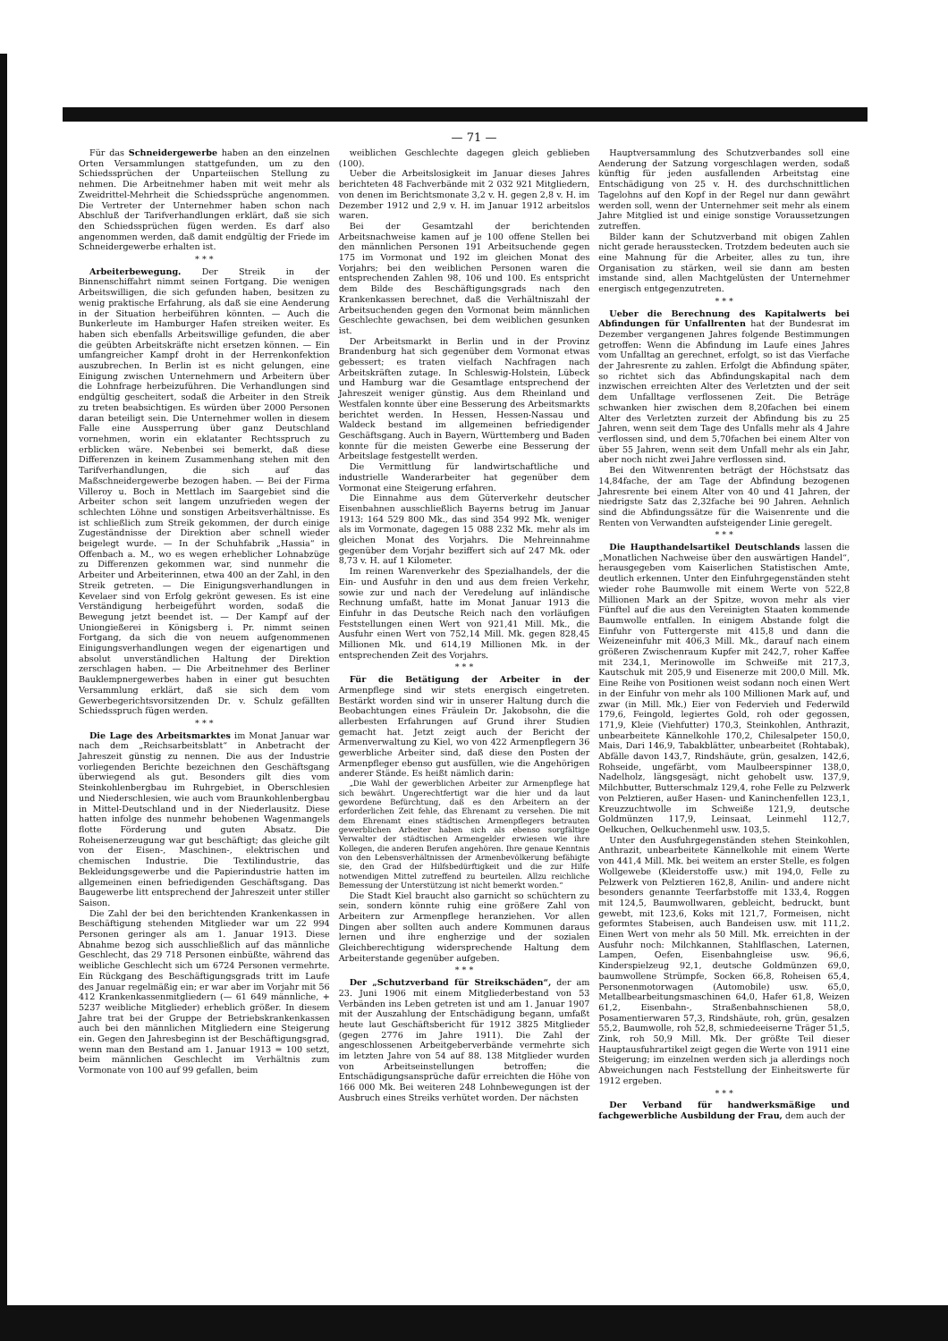— 71 —
Für das Schneidergewerbe haben an den einzelnen Orten Versammlungen stattgefunden, um zu den Schiedssprüchen der Unparteiischen Stellung zu nehmen. Die Arbeitnehmer haben mit weit mehr als Zweidrittel-Mehrheit die Schiedssprüche angenommen. Die Vertreter der Unternehmer haben schon nach Abschluß der Tarifverhandlungen erklärt, daß sie sich den Schiedssprüchen fügen werden. Es darf also angenommen werden, daß damit endgültig der Friede im Schneidergewerbe erhalten ist.
* * *
Arbeiterbewegung. Der Streik in der Binnenschiffahrt nimmt seinen Fortgang. Die wenigen Arbeitswilligen, die sich gefunden haben, besitzen zu wenig praktische Erfahrung, als daß sie eine Aenderung in der Situation herbeiführen könnten. — Auch die Bunkerleute im Hamburger Hafen streiken weiter. Es haben sich ebenfalls Arbeitswillige gefunden, die aber die geübten Arbeitskräfte nicht ersetzen können. — Ein umfangreicher Kampf droht in der Herrenkonfektion auszubrechen. In Berlin ist es nicht gelungen, eine Einigung zwischen Unternehmern und Arbeitern über die Lohnfrage herbeizuführen. Die Verhandlungen sind endgültig gescheitert, sodaß die Arbeiter in den Streik zu treten beabsichtigen. Es würden über 2000 Personen daran beteiligt sein. Die Unternehmer wollen in diesem Falle eine Aussperrung über ganz Deutschland vornehmen, worin ein eklatanter Rechtsspruch zu erblicken wäre. Nebenbei sei bemerkt, daß diese Differenzen in keinem Zusammenhang stehen mit den Tarifverhandlungen, die sich auf das Maßschneidergewerbe bezogen haben. — Bei der Firma Villeroy u. Boch in Mettlach im Saargebiet sind die Arbeiter schon seit langem unzufrieden wegen der schlechten Löhne und sonstigen Arbeitsverhältnisse. Es ist schließlich zum Streik gekommen, der durch einige Zugeständnisse der Direktion aber schnell wieder beigelegt wurde. — In der Schuhfabrik „Hassia“ in Offenbach a. M., wo es wegen erheblicher Lohnabzüge zu Differenzen gekommen war, sind nunmehr die Arbeiter und Arbeiterinnen, etwa 400 an der Zahl, in den Streik getreten. — Die Einigungsverhandlungen in Kevelaer sind von Erfolg gekrönt gewesen. Es ist eine Verständigung herbeigeführt worden, sodaß die Bewegung jetzt beendet ist. — Der Kampf auf der Uniongießerei in Königsberg i. Pr. nimmt seinen Fortgang, da sich die von neuem aufgenommenen Einigungsverhandlungen wegen der eigenartigen und absolut unverständlichen Haltung der Direktion zerschlagen haben. — Die Arbeitnehmer des Berliner Bauklempnergewerbes haben in einer gut besuchten Versammlung erklärt, daß sie sich dem vom Gewerbegerichtsvorsitzenden Dr. v. Schulz gefällten Schiedsspruch fügen werden.
* * *
Die Lage des Arbeitsmarktes im Monat Januar war nach dem „Reichsarbeitsblatt“ in Anbetracht der Jahreszeit günstig zu nennen. Die aus der Industrie vorliegenden Berichte bezeichnen den Geschäftsgang überwiegend als gut. Besonders gilt dies vom Steinkohlenbergbau im Ruhrgebiet, in Oberschlesien und Niederschlesien, wie auch vom Braunkohlenbergbau in Mittel-Deutschland und in der Niederlausitz. Diese hatten infolge des nunmehr behobenen Wagenmangels flotte Förderung und guten Absatz. Die Roheisenerzeugung war gut beschäftigt; das gleiche gilt von der Eisen-, Maschinen-, elektrischen und chemischen Industrie. Die Textilindustrie, das Bekleidungsgewerbe und die Papierindustrie hatten im allgemeinen einen befriedigenden Geschäftsgang. Das Baugewerbe litt entsprechend der Jahreszeit unter stiller Saison.
Die Zahl der bei den berichtenden Krankenkassen in Beschäftigung stehenden Mitglieder war um 22 994 Personen geringer als am 1. Januar 1913. Diese Abnahme bezog sich ausschließlich auf das männliche Geschlecht, das 29 718 Personen einbüßte, während das weibliche Geschlecht sich um 6724 Personen vermehrte. Ein Rückgang des Beschäftigungsgrads tritt im Laufe des Januar regelmäßig ein; er war aber im Vorjahr mit 56 412 Krankenkassenmitgliedern (— 61 649 männliche, + 5237 weibliche Mitglieder) erheblich größer. In diesem Jahre trat bei der Gruppe der Betriebskrankenkassen auch bei den männlichen Mitgliedern eine Steigerung ein. Gegen den Jahresbeginn ist der Beschäftigungsgrad, wenn man den Bestand am 1. Januar 1913 = 100 setzt, beim männlichen Geschlecht im Verhältnis zum Vormonate von 100 auf 99 gefallen, beim
weiblichen Geschlechte dagegen gleich geblieben (100).
Ueber die Arbeitslosigkeit im Januar dieses Jahres berichteten 48 Fachverbände mit 2 032 921 Mitgliedern, von denen im Berichtsmonate 3,2 v. H. gegen 2,8 v. H. im Dezember 1912 und 2,9 v. H. im Januar 1912 arbeitslos waren.
Bei der Gesamtzahl der berichtenden Arbeitsnachweise kamen auf je 100 offene Stellen bei den männlichen Personen 191 Arbeitsuchende gegen 175 im Vormonat und 192 im gleichen Monat des Vorjahrs; bei den weiblichen Personen waren die entsprechenden Zahlen 98, 106 und 100. Es entspricht dem Bilde des Beschäftigungsgrads nach den Krankenkassen berechnet, daß die Verhältniszahl der Arbeitsuchenden gegen den Vormonat beim männlichen Geschlechte gewachsen, bei dem weiblichen gesunken ist.
Der Arbeitsmarkt in Berlin und in der Provinz Brandenburg hat sich gegenüber dem Vormonat etwas gebessert; es traten vielfach Nachfragen nach Arbeitskräften zutage. In Schleswig-Holstein, Lübeck und Hamburg war die Gesamtlage entsprechend der Jahreszeit weniger günstig. Aus dem Rheinland und Westfalen konnte über eine Besserung des Arbeitsmarkts berichtet werden. In Hessen, Hessen-Nassau und Waldeck bestand im allgemeinen befriedigender Geschäftsgang. Auch in Bayern, Württemberg und Baden konnte für die meisten Gewerbe eine Besserung der Arbeitslage festgestellt werden.
Die Vermittlung für landwirtschaftliche und industrielle Wanderarbeiter hat gegenüber dem Vormonat eine Steigerung erfahren.
Die Einnahme aus dem Güterverkehr deutscher Eisenbahnen ausschließlich Bayerns betrug im Januar 1913: 164 529 800 Mk., das sind 354 992 Mk. weniger als im Vormonate, dagegen 15 088 232 Mk. mehr als im gleichen Monat des Vorjahrs. Die Mehreinnahme gegenüber dem Vorjahr beziffert sich auf 247 Mk. oder 8,73 v. H. auf 1 Kilometer.
Im reinen Warenverkehr des Spezialhandels, der die Ein- und Ausfuhr in den und aus dem freien Verkehr, sowie zur und nach der Veredelung auf inländische Rechnung umfaßt, hatte im Monat Januar 1913 die Einfuhr in das Deutsche Reich nach den vorläufigen Feststellungen einen Wert von 921,41 Mill. Mk., die Ausfuhr einen Wert von 752,14 Mill. Mk. gegen 828,45 Millionen Mk. und 614,19 Millionen Mk. in der entsprechenden Zeit des Vorjahrs.
* * *
Für die Betätigung der Arbeiter in der Armenpflege sind wir stets energisch eingetreten. Bestärkt worden sind wir in unserer Haltung durch die Beobachtungen eines Fräulein Dr. Jakobsohn, die die allerbesten Erfahrungen auf Grund ihrer Studien gemacht hat. Jetzt zeigt auch der Bericht der Armenverwaltung zu Kiel, wo von 422 Armenpflegern 36 gewerbliche Arbeiter sind, daß diese den Posten der Armenpfleger ebenso gut ausfüllen, wie die Angehörigen anderer Stände. Es heißt nämlich darin:
„Die Wahl der gewerblichen Arbeiter zur Armenpflege hat sich bewährt. Ungerechtfertigt war die hier und da laut gewordene Befürchtung, daß es den Arbeitern an der erforderlichen Zeit fehle, das Ehrenamt zu versehen. Die mit dem Ehrenamt eines städtischen Armenpflegers betrauten gewerblichen Arbeiter haben sich als ebenso sorgfältige Verwalter der städtischen Armengelder erwiesen wie ihre Kollegen, die anderen Berufen angehören. Ihre genaue Kenntnis von den Lebensverhältnissen der Armenbevölkerung befähigte sie, den Grad der Hilfsbedürftigkeit und die zur Hilfe notwendigen Mittel zutreffend zu beurteilen. Allzu reichliche Bemessung der Unterstützung ist nicht bemerkt worden.“
Die Stadt Kiel braucht also garnicht so schüchtern zu sein, sondern könnte ruhig eine größere Zahl von Arbeitern zur Armenpflege heranziehen. Vor allen Dingen aber sollten auch andere Kommunen daraus lernen und ihre engherzige und der sozialen Gleichberechtigung widersprechende Haltung dem Arbeiterstande gegenüber aufgeben.
* * *
Der „Schutzverband für Streikschäden“, der am 23. Juni 1906 mit einem Mitgliederbestand von 53 Verbänden ins Leben getreten ist und am 1. Januar 1907 mit der Auszahlung der Entschädigung begann, umfaßt heute laut Geschäftsbericht für 1912 3825 Mitglieder (gegen 2776 im Jahre 1911). Die Zahl der angeschlossenen Arbeitgeberverbände vermehrte sich im letzten Jahre von 54 auf 88. 138 Mitglieder wurden von Arbeitseinstellungen betroffen; die Entschädigungsansprüche dafür erreichten die Höhe von 166 000 Mk. Bei weiteren 248 Lohnbewegungen ist der Ausbruch eines Streiks verhütet worden. Der nächsten
Hauptversammlung des Schutzverbandes soll eine Aenderung der Satzung vorgeschlagen werden, sodaß künftig für jeden ausfallenden Arbeitstag eine Entschädigung von 25 v. H. des durchschnittlichen Tagelohns auf den Kopf in der Regel nur dann gewährt werden soll, wenn der Unternehmer seit mehr als einem Jahre Mitglied ist und einige sonstige Voraussetzungen zutreffen.
Bilder kann der Schutzverband mit obigen Zahlen nicht gerade herausstecken. Trotzdem bedeuten auch sie eine Mahnung für die Arbeiter, alles zu tun, ihre Organisation zu stärken, weil sie dann am besten imstande sind, allen Machtgelüsten der Unternehmer energisch entgegenzutreten.
* * *
Ueber die Berechnung des Kapitalwerts bei Abfindungen für Unfallrenten hat der Bundesrat im Dezember vergangenen Jahres folgende Bestimmungen getroffen: Wenn die Abfindung im Laufe eines Jahres vom Unfalltag an gerechnet, erfolgt, so ist das Vierfache der Jahresrente zu zahlen. Erfolgt die Abfindung später, so richtet sich das Abfindungskapital nach dem inzwischen erreichten Alter des Verletzten und der seit dem Unfalltage verflossenen Zeit. Die Beträge schwanken hier zwischen dem 8,20fachen bei einem Alter des Verletzten zurzeit der Abfindung bis zu 25 Jahren, wenn seit dem Tage des Unfalls mehr als 4 Jahre verflossen sind, und dem 5,70fachen bei einem Alter von über 55 Jahren, wenn seit dem Unfall mehr als ein Jahr, aber noch nicht zwei Jahre verflossen sind.
Bei den Witwenrenten beträgt der Höchstsatz das 14,84fache, der am Tage der Abfindung bezogenen Jahresrente bei einem Alter von 40 und 41 Jahren, der niedrigste Satz das 2,32fache bei 90 Jahren. Aehnlich sind die Abfindungssätze für die Waisenrente und die Renten von Verwandten aufsteigender Linie geregelt.
* * *
Die Haupthandelsartikel Deutschlands lassen die „Monatlichen Nachweise über den auswärtigen Handel“, herausgegeben vom Kaiserlichen Statistischen Amte, deutlich erkennen. Unter den Einfuhrgegenständen steht wieder rohe Baumwolle mit einem Werte von 522,8 Millionen Mark an der Spitze, wovon mehr als vier Fünftel auf die aus den Vereinigten Staaten kommende Baumwolle entfallen. In einigem Abstande folgt die Einfuhr von Futtergerste mit 415,8 und dann die Weizeneinfuhr mit 406,3 Mill. Mk., darauf nach einem größeren Zwischenraum Kupfer mit 242,7, roher Kaffee mit 234,1, Merinowolle im Schweiße mit 217,3, Kautschuk mit 205,9 und Eisenerze mit 200,0 Mill. Mk. Eine Reihe von Positionen weist sodann noch einen Wert in der Einfuhr von mehr als 100 Millionen Mark auf, und zwar (in Mill. Mk.) Eier von Federvieh und Federwild 179,6, Feingold, legiertes Gold, roh oder gegossen, 171,9, Kleie (Viehfutter) 170,3, Steinkohlen, Anthrazit, unbearbeitete Kännelkohle 170,2, Chilesalpeter 150,0, Mais, Dari 146,9, Tabakblätter, unbearbeitet (Rohtabak), Abfälle davon 143,7, Rindshäute, grün, gesalzen, 142,6, Rohseide, ungefärbt, vom Maulbeerspinner 138,0, Nadelholz, längsgesägt, nicht gehobelt usw. 137,9, Milchbutter, Butterschmalz 129,4, rohe Felle zu Pelzwerk von Pelztieren, außer Hasen- und Kaninchenfellen 123,1, Kreuzzuchtwolle im Schweiße 121,9, deutsche Goldmünzen 117,9, Leinsaat, Leinmehl 112,7, Oelkuchen, Oelkuchenmehl usw. 103,5.
Unter den Ausfuhrgegenständen stehen Steinkohlen, Anthrazit, unbearbeitete Kännelkohle mit einem Werte von 441,4 Mill. Mk. bei weitem an erster Stelle, es folgen Wollgewebe (Kleiderstoffe usw.) mit 194,0, Felle zu Pelzwerk von Pelztieren 162,8, Anilin- und andere nicht besonders genannte Teerfarbstoffe mit 133,4, Roggen mit 124,5, Baumwollwaren, gebleicht, bedruckt, bunt gewebt, mit 123,6, Koks mit 121,7, Formeisen, nicht geformtes Stabeisen, auch Bandeisen usw. mit 111,2. Einen Wert von mehr als 50 Mill. Mk. erreichten in der Ausfuhr noch: Milchkannen, Stahlflaschen, Laternen, Lampen, Oefen, Eisenbahngleise usw. 96,6, Kinderspielzeug 92,1, deutsche Goldmünzen 69,0, baumwollene Strümpfe, Socken 66,8, Roheisen 65,4, Personenmotorwagen (Automobile) usw. 65,0, Metallbearbeitungsmaschinen 64,0, Hafer 61,8, Weizen 61,2, Eisenbahn-, Straßenbahnschienen 58,0, Posamentierwaren 57,3, Rindshäute, roh, grün, gesalzen 55,2, Baumwolle, roh 52,8, schmiedeeiserne Träger 51,5, Zink, roh 50,9 Mill. Mk. Der größte Teil dieser Hauptausfuhrartikel zeigt gegen die Werte von 1911 eine Steigerung; im einzelnen werden sich ja allerdings noch Abweichungen nach Feststellung der Einheitswerte für 1912 ergeben.
* * *
Der Verband für handwerksmäßige und fachgewerbliche Ausbildung der Frau, dem auch der